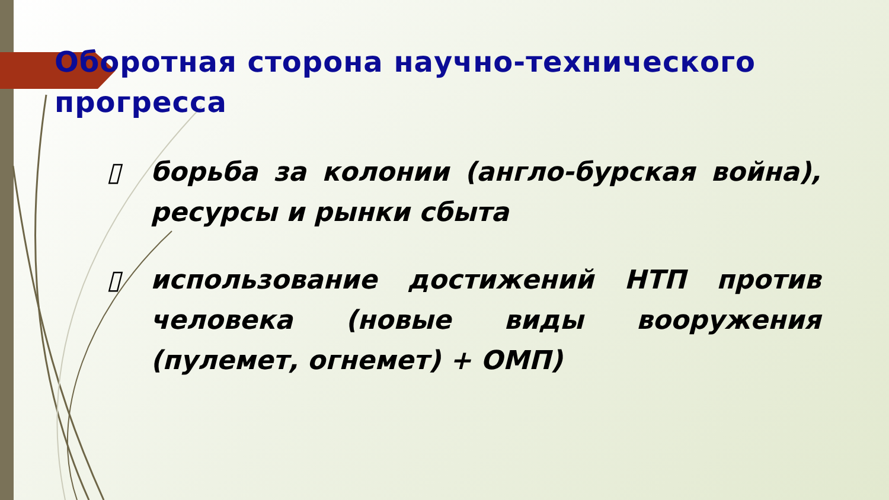Оборотная сторона научно-технического прогресса
▯ борьба за колонии (англо-бурская война), ресурсы и рынки сбыта
▯ использование достижений НТП против человека (новые виды вооружения (пулемет, огнемет) + ОМП)